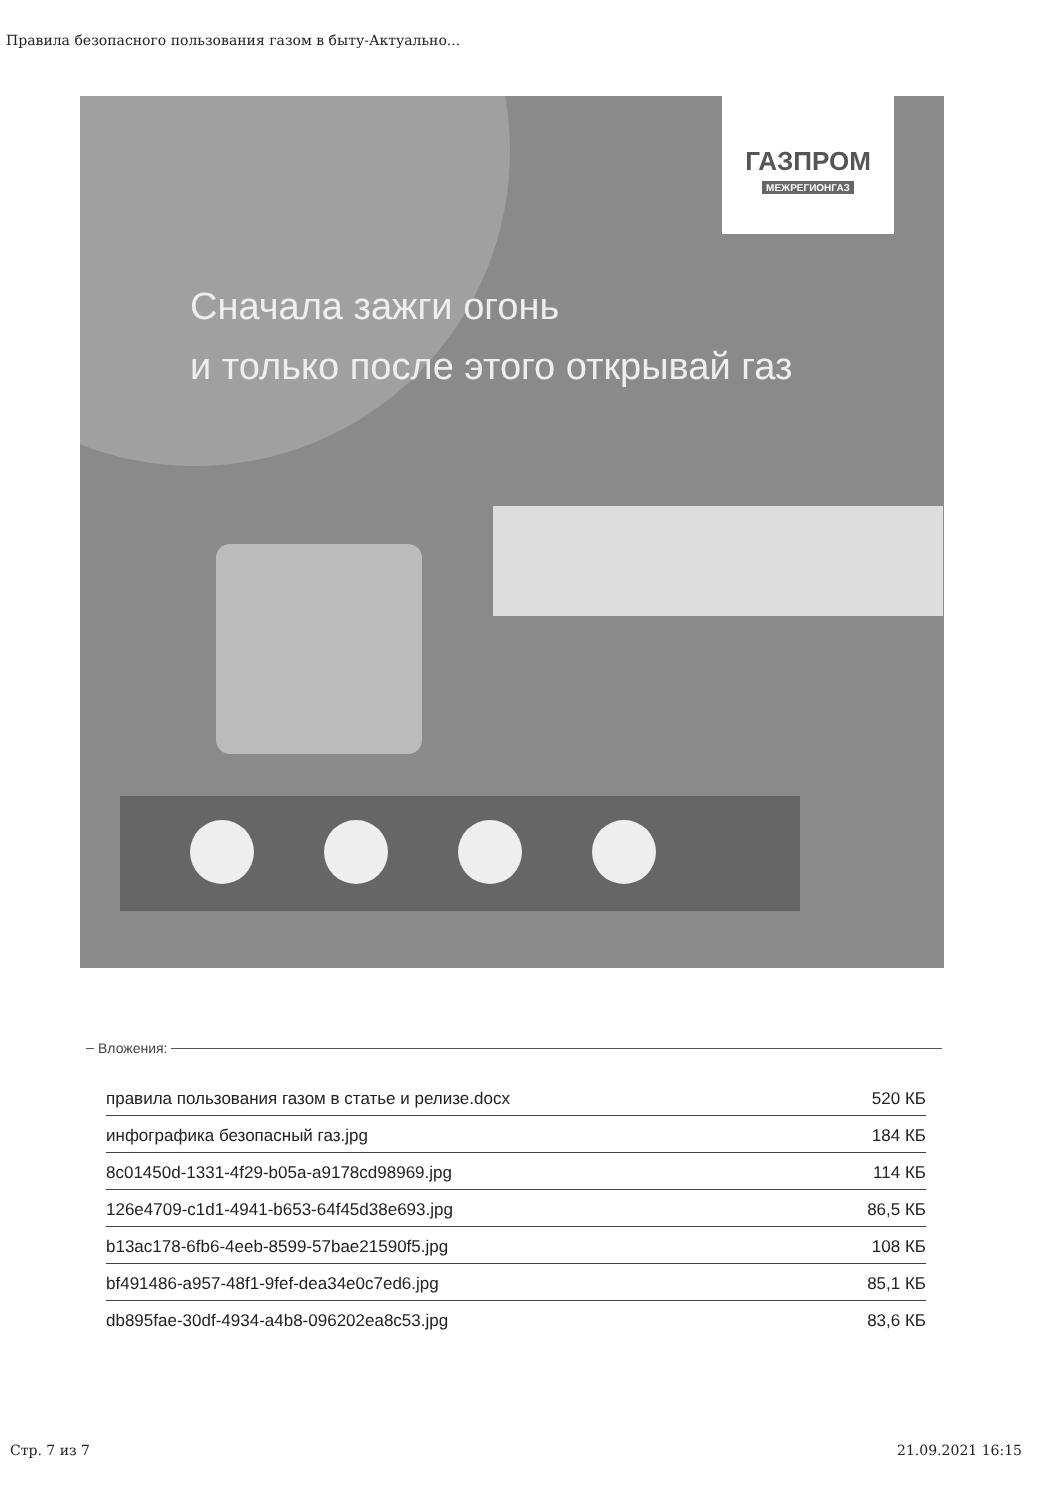Правила безопасного пользования газом в быту-Актуально...
ГАЗПРОМ
МЕЖРЕГИОНГАЗ
Сначала зажги огонь
и только после этого открывай газ
Вложения:
| правила пользования газом в статье и релизе.docx | 520 КБ |
| инфографика безопасный газ.jpg | 184 КБ |
| 8c01450d-1331-4f29-b05a-a9178cd98969.jpg | 114 КБ |
| 126e4709-c1d1-4941-b653-64f45d38e693.jpg | 86,5 КБ |
| b13ac178-6fb6-4eeb-8599-57bae21590f5.jpg | 108 КБ |
| bf491486-a957-48f1-9fef-dea34e0c7ed6.jpg | 85,1 КБ |
| db895fae-30df-4934-a4b8-096202ea8c53.jpg | 83,6 КБ |
Стр. 7 из 7 21.09.2021 16:15